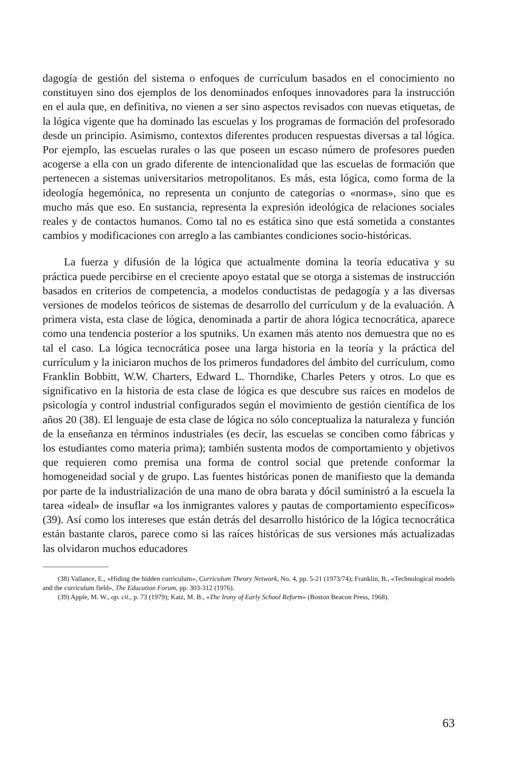dagogía de gestión del sistema o enfoques de currículum basados en el conocimiento no constituyen sino dos ejemplos de los denominados enfoques innovadores para la instrucción en el aula que, en definitiva, no vienen a ser sino aspectos revisados con nuevas etiquetas, de la lógica vigente que ha dominado las escuelas y los programas de formación del profesorado desde un principio. Asimismo, contextos diferentes producen respuestas diversas a tal lógica. Por ejemplo, las escuelas rurales o las que poseen un escaso número de profesores pueden acogerse a ella con un grado diferente de intencionalidad que las escuelas de formación que pertenecen a sistemas universitarios metropolitanos. Es más, esta lógica, como forma de la ideología hegemónica, no representa un conjunto de categorías o «normas», sino que es mucho más que eso. En sustancia, representa la expresión ideológica de relaciones sociales reales y de contactos humanos. Como tal no es estática sino que está sometida a constantes cambios y modificaciones con arreglo a las cambiantes condiciones socio-históricas.
La fuerza y difusión de la lógica que actualmente domina la teoría educativa y su práctica puede percibirse en el creciente apoyo estatal que se otorga a sistemas de instrucción basados en criterios de competencia, a modelos conductistas de pedagogía y a las diversas versiones de modelos teóricos de sistemas de desarrollo del currículum y de la evaluación. A primera vista, esta clase de lógica, denominada a partir de ahora lógica tecnocrática, aparece como una tendencia posterior a los sputniks. Un examen más atento nos demuestra que no es tal el caso. La lógica tecnocrática posee una larga historia en la teoría y la práctica del currículum y la iniciaron muchos de los primeros fundadores del ámbito del currículum, como Franklin Bobbitt, W.W. Charters, Edward L. Thorndike, Charles Peters y otros. Lo que es significativo en la historia de esta clase de lógica es que descubre sus raíces en modelos de psicología y control industrial configurados según el movimiento de gestión científica de los años 20 (38). El lenguaje de esta clase de lógica no sólo conceptualiza la naturaleza y función de la enseñanza en términos industriales (es decir, las escuelas se conciben como fábricas y los estudiantes como materia prima); también sustenta modos de comportamiento y objetivos que requieren como premisa una forma de control social que pretende conformar la homogeneidad social y de grupo. Las fuentes históricas ponen de manifiesto que la demanda por parte de la industrialización de una mano de obra barata y dócil suministró a la escuela la tarea «ideal» de insuflar «a los inmigrantes valores y pautas de comportamiento específicos» (39). Así como los intereses que están detrás del desarrollo histórico de la lógica tecnocrática están bastante claros, parece como si las raíces históricas de sus versiones más actualizadas las olvidaron muchos educadores
(38) Vallance, E., «Hiding the hidden curriculum», Curriculum Theory Network, No. 4, pp. 5-21 (1973/74); Franklin, B., «Technological models and the curriculum field», The Education Forum, pp. 303-312 (1976).
(39) Apple, M. W., op. cit., p. 73 (1979); Katz, M. B., «The Irony of Early School Reform» (Boston Beacon Press, 1968).
63